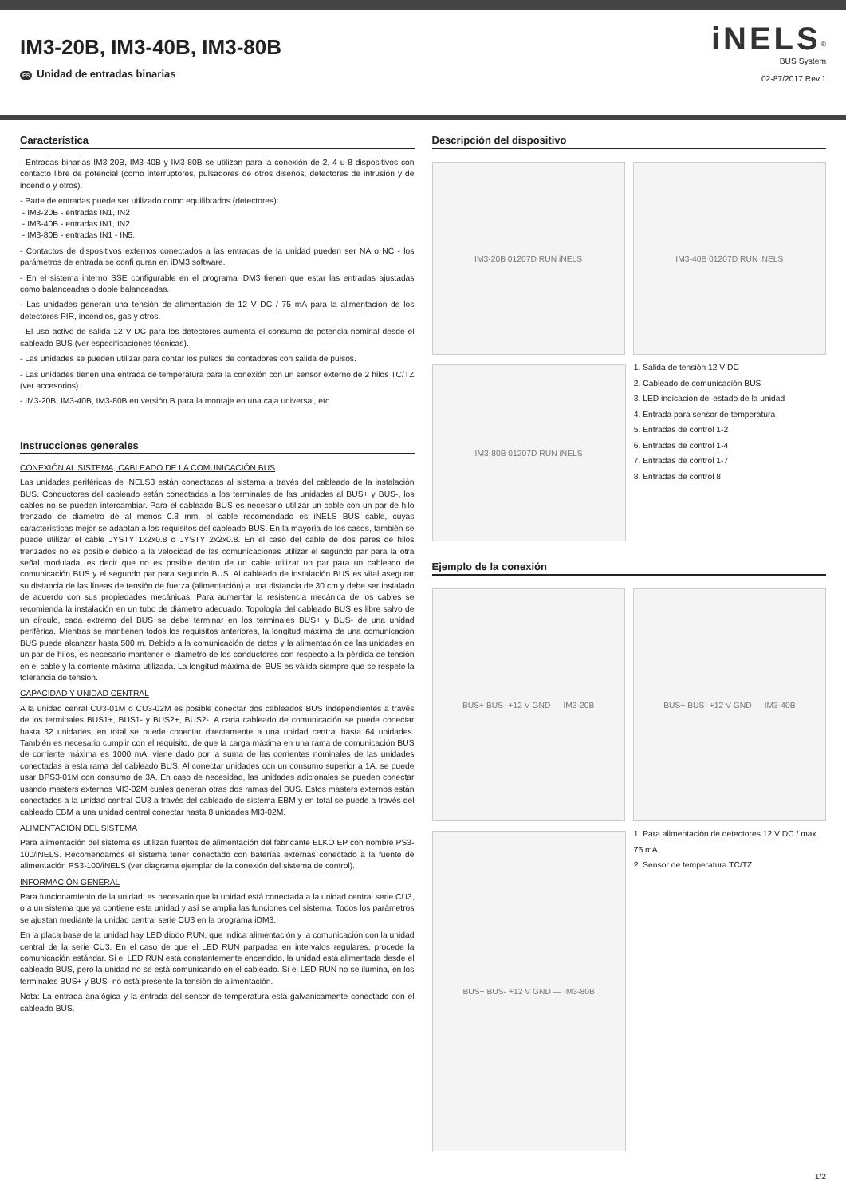IM3-20B, IM3-40B, IM3-80B
ES Unidad de entradas binarias
iNELS<sup>®</sup>
BUS System
02-87/2017 Rev.1
Característica
- Entradas binarias IM3-20B, IM3-40B y IM3-80B se utilizan para la conexión de 2, 4 u 8 dispositivos con contacto libre de potencial (como interruptores, pulsadores de otros diseños, detectores de intrusión y de incendio y otros).
- Parte de entradas puede ser utilizado como equilibrados (detectores):
- IM3-20B - entradas IN1, IN2
- IM3-40B - entradas IN1, IN2
- IM3-80B - entradas IN1 - IN5.
- Contactos de dispositivos externos conectados a las entradas de la unidad pueden ser NA o NC - los parámetros de entrada se confi guran en iDM3 software.
- En el sistema interno SSE configurable en el programa iDM3 tienen que estar las entradas ajustadas como balanceadas o doble balanceadas.
- Las unidades generan una tensión de alimentación de 12 V DC / 75 mA para la alimentación de los detectores PIR, incendios, gas y otros.
- El uso activo de salida 12 V DC para los detectores aumenta el consumo de potencia nominal desde el cableado BUS (ver especificaciones técnicas).
- Las unidades se pueden utilizar para contar los pulsos de contadores con salida de pulsos.
- Las unidades tienen una entrada de temperatura para la conexión con un sensor externo de 2 hilos TC/TZ (ver accesorios).
- IM3-20B, IM3-40B, IM3-80B en versión B para la montaje en una caja universal, etc.
Instrucciones generales
CONEXIÓN AL SISTEMA, CABLEADO DE LA COMUNICACIÓN BUS
Las unidades periféricas de iNELS3 están conectadas al sistema a través del cableado de la instalación BUS. Conductores del cableado están conectadas a los terminales de las unidades al BUS+ y BUS-, los cables no se pueden intercambiar. Para el cableado BUS es necesario utilizar un cable con un par de hilo trenzado de diámetro de al menos 0.8 mm, el cable recomendado es iNELS BUS cable, cuyas características mejor se adaptan a los requisitos del cableado BUS. En la mayoría de los casos, también se puede utilizar el cable JYSTY 1x2x0.8 o JYSTY 2x2x0.8. En el caso del cable de dos pares de hilos trenzados no es posible debido a la velocidad de las comunicaciones utilizar el segundo par para la otra señal modulada, es decir que no es posible dentro de un cable utilizar un par para un cableado de comunicación BUS y el segundo par para segundo BUS. Al cableado de instalación BUS es vital asegurar su distancia de las líneas de tensión de fuerza (alimentación) a una distancia de 30 cm y debe ser instalado de acuerdo con sus propiedades mecánicas. Para aumentar la resistencia mecánica de los cables se recomienda la instalación en un tubo de diámetro adecuado. Topología del cableado BUS es libre salvo de un círculo, cada extremo del BUS se debe terminar en los terminales BUS+ y BUS- de una unidad periférica. Mientras se mantienen todos los requisitos anteriores, la longitud máxima de una comunicación BUS puede alcanzar hasta 500 m. Debido a la comunicación de datos y la alimentación de las unidades en un par de hilos, es necesario mantener el diámetro de los conductores con respecto a la pérdida de tensión en el cable y la corriente máxima utilizada. La longitud máxima del BUS es válida siempre que se respete la tolerancia de tensión.
CAPACIDAD Y UNIDAD CENTRAL
A la unidad cenral CU3-01M o CU3-02M es posible conectar dos cableados BUS independientes a través de los terminales BUS1+, BUS1- y BUS2+, BUS2-. A cada cableado de comunicación se puede conectar hasta 32 unidades, en total se puede conectar directamente a una unidad central hasta 64 unidades. También es necesario cumplir con el requisito, de que la carga máxima en una rama de comunicación BUS de corriente máxima es 1000 mA, viene dado por la suma de las corrientes nominales de las unidades conectadas a esta rama del cableado BUS. Al conectar unidades con un consumo superior a 1A, se puede usar BPS3-01M con consumo de 3A. En caso de necesidad, las unidades adicionales se pueden conectar usando masters externos MI3-02M cuales generan otras dos ramas del BUS. Estos masters externos están conectados a la unidad central CU3 a través del cableado de sistema EBM y en total se puede a través del cableado EBM a una unidad central conectar hasta 8 unidades MI3-02M.
ALIMENTACIÓN DEL SISTEMA
Para alimentación del sistema es utilizan fuentes de alimentación del fabricante ELKO EP con nombre PS3-100/iNELS. Recomendamos el sistema tener conectado con baterías externas conectado a la fuente de alimentación PS3-100/iNELS (ver diagrama ejemplar de la conexión del sistema de control).
INFORMACIÓN GENERAL
Para funcionamiento de la unidad, es necesario que la unidad está conectada a la unidad central serie CU3, o a un sistema que ya contiene esta unidad y así se amplia las funciones del sistema. Todos los parámetros se ajustan mediante la unidad central serie CU3 en la programa iDM3.
En la placa base de la unidad hay LED diodo RUN, que indica alimentación y la comunicación con la unidad central de la serie CU3. En el caso de que el LED RUN parpadea en intervalos regulares, procede la comunicación estándar. Si el LED RUN está constantemente encendido, la unidad está alimentada desde el cableado BUS, pero la unidad no se está comunicando en el cableado. Si el LED RUN no se ilumina, en los terminales BUS+ y BUS- no está presente la tensión de alimentación.
Nota: La entrada analógica y la entrada del sensor de temperatura está galvanicamente conectado con el cableado BUS.
Descripción del dispositivo
IM3-20B 01207D RUN iNELS IM3-40B 01207D RUN iNELS
IM3-80B 01207D RUN iNELS
1. Salida de tensión 12 V DC
2. Cableado de comunicación BUS
3. LED indicación del estado de la unidad
4. Entrada para sensor de temperatura
5. Entradas de control 1-2
6. Entradas de control 1-4
7. Entradas de control 1-7
8. Entradas de control 8
Ejemplo de la conexión
BUS+ BUS- +12 V GND — IM3-20B BUS+ BUS- +12 V GND — IM3-40B
BUS+ BUS- +12 V GND — IM3-80B
1. Para alimentación de detectores 12 V DC / max. 75 mA
2. Sensor de temperatura TC/TZ
1/2